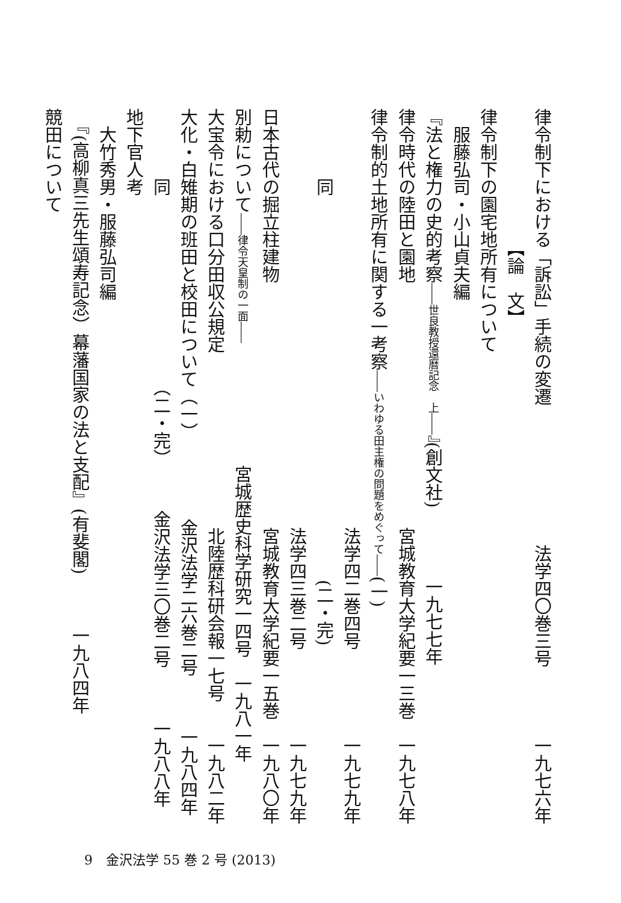律令制下における「訴訟」手続の変遷　　　　　　　　法学四〇巻三号　　　　一九七六年
　　　　　　　　【論　文】
律令制下の園宅地所有について
　服藤弘司・小山貞夫編
『法と権力の史的考察――世良教授還暦記念　上――』(創文社)　　　　一九七七年
律令時代の陸田と園地　　　　　　　　　　　　　　宮城教育大学紀要一三巻　一九七八年
律令制的土地所有に関する一考察――いわゆる田主権の問題をめぐって――(一)
　　　　　　　　　　　　　　　　　　　　　　　　法学四二巻四号　　　　　一九七九年
　　　　同　　　　　　　　　　　　　　　　　　　　　　(二・完)
　　　　　　　　　　　　　　　　　　　　　　　　法学四三巻二号　　　　　一九七九年
日本古代の掘立柱建物　　　　　　　　　　　　　　宮城教育大学紀要一五巻　一九八〇年
別勅について――律令天皇制の一面――　　　　　　　宮城歴史科学研究一四号　一九八一年
大宝令における口分田収公規定　　　　　　　　　　北陸歴科研会報一七号　　一九八二年
大化・白雉期の班田と校田について（一）　　　　　金沢法学二六巻二号　　　一九八四年
　　　　同　　　　　　　　　　　（二・完）　　　金沢法学三〇巻二号　　　一九八八年
地下官人考
　大竹秀男・服藤弘司編
　『(高柳真三先生頌寿記念）幕藩国家の法と支配』(有斐閣)　　　一九八四年
競田について
9　金沢法学 55 巻 2 号 (2013)